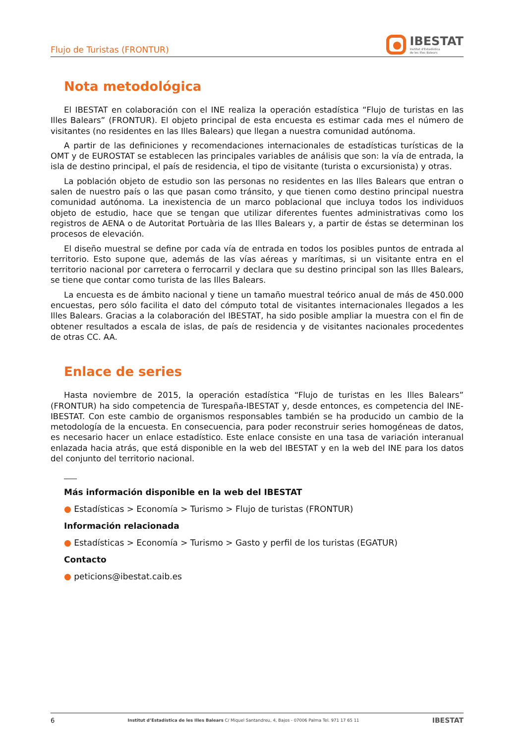Flujo de Turistas (FRONTUR)
IBESTAT
Institut d'Estadística
de les Illes Balears
Nota metodológica
El IBESTAT en colaboración con el INE realiza la operación estadística “Flujo de turistas en las Illes Balears” (FRONTUR). El objeto principal de esta encuesta es estimar cada mes el número de visitantes (no residentes en las Illes Balears) que llegan a nuestra comunidad autónoma.
A partir de las definiciones y recomendaciones internacionales de estadísticas turísticas de la OMT y de EUROSTAT se establecen las principales variables de análisis que son: la vía de entrada, la isla de destino principal, el país de residencia, el tipo de visitante (turista o excursionista) y otras.
La población objeto de estudio son las personas no residentes en las Illes Balears que entran o salen de nuestro país o las que pasan como tránsito, y que tienen como destino principal nuestra comunidad autónoma. La inexistencia de un marco poblacional que incluya todos los individuos objeto de estudio, hace que se tengan que utilizar diferentes fuentes administrativas como los registros de AENA o de Autoritat Portuària de las Illes Balears y, a partir de éstas se determinan los procesos de elevación.
El diseño muestral se define por cada vía de entrada en todos los posibles puntos de entrada al territorio. Esto supone que, además de las vías aéreas y marítimas, si un visitante entra en el territorio nacional por carretera o ferrocarril y declara que su destino principal son las Illes Balears, se tiene que contar como turista de las Illes Balears.
La encuesta es de ámbito nacional y tiene un tamaño muestral teórico anual de más de 450.000 encuestas, pero sólo facilita el dato del cómputo total de visitantes internacionales llegados a les Illes Balears. Gracias a la colaboración del IBESTAT, ha sido posible ampliar la muestra con el fin de obtener resultados a escala de islas, de país de residencia y de visitantes nacionales procedentes de otras CC. AA.
Enlace de series
Hasta noviembre de 2015, la operación estadística “Flujo de turistas en les Illes Balears” (FRONTUR) ha sido competencia de Turespaña-IBESTAT y, desde entonces, es competencia del INE-IBESTAT. Con este cambio de organismos responsables también se ha producido un cambio de la metodología de la encuesta. En consecuencia, para poder reconstruir series homogéneas de datos, es necesario hacer un enlace estadístico. Este enlace consiste en una tasa de variación interanual enlazada hacia atrás, que está disponible en la web del IBESTAT y en la web del INE para los datos del conjunto del territorio nacional.
Más información disponible en la web del IBESTAT
● Estadísticas > Economía > Turismo > Flujo de turistas (FRONTUR)
Información relacionada
● Estadísticas > Economía > Turismo > Gasto y perfil de los turistas (EGATUR)
Contacto
● peticions@ibestat.caib.es
6 Institut d’Estadística de les Illes Balears C/ Miquel Santandreu, 4, Bajos - 07006 Palma Tel. 971 17 65 11 IBESTAT